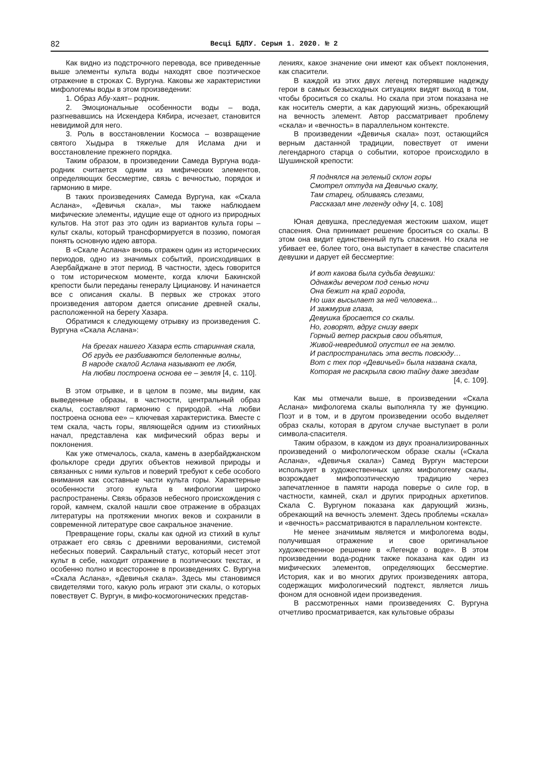82 Весці БДПУ. Серыя 1. 2020. № 2
Как видно из подстрочного перевода, все приведенные выше элементы культа воды находят свое поэтическое отражение в строках С. Вургуна. Каковы же характеристики мифологемы воды в этом произведении:
1. Образ Абу-хаят– родник.
2. Эмоциональные особенности воды – вода, разгневавшись на Искендера Кябира, исчезает, становится невидимой для него.
3. Роль в восстановлении Космоса – возвращение святого Хыдыра в тяжелые для Ислама дни и восстановление прежнего порядка.
Таким образом, в произведении Самеда Вургуна вода-родник считается одним из мифических элементов, определяющих бессмертие, связь с вечностью, порядок и гармонию в мире.
В таких произведениях Самеда Вургуна, как «Скала Аслана», «Девичья скала», мы также наблюдаем мифические элементы, идущие еще от одного из природных культов. На этот раз это один из вариантов культа горы – культ скалы, который трансформируется в поэзию, помогая понять основную идею автора.
В «Скале Аслана» вновь отражен один из исторических периодов, одно из значимых событий, происходивших в Азербайджане в этот период. В частности, здесь говорится о том историческом моменте, когда ключи Бакинской крепости были переданы генералу Цицианову. И начинается все с описания скалы. В первых же строках этого произведения автором дается описание древней скалы, расположенной на берегу Хазара.
Обратимся к следующему отрывку из произведения С. Вургуна «Скала Аслана»:
На брегах нашего Хазара есть старинная скала,
Об грудь ее разбиваются белопенные волны,
В народе скалой Аслана называют ее любя,
На любви построена основа ее – земля [4, с. 110].
В этом отрывке, и в целом в поэме, мы видим, как выведенные образы, в частности, центральный образ скалы, составляют гармонию с природой. «На любви построена основа ее» – ключевая характеристика. Вместе с тем скала, часть горы, являющейся одним из стихийных начал, представлена как мифический образ веры и поклонения.
Как уже отмечалось, скала, камень в азербайджанском фольклоре среди других объектов неживой природы и связанных с ними культов и поверий требуют к себе особого внимания как составные части культа горы. Характерные особенности этого культа в мифологии широко распространены. Связь образов небесного происхождения с горой, камнем, скалой нашли свое отражение в образцах литературы на протяжении многих веков и сохранили в современной литературе свое сакральное значение.
Превращение горы, скалы как одной из стихий в культ отражает его связь с древними верованиями, системой небесных поверий. Сакральный статус, который несет этот культ в себе, находит отражение в поэтических текстах, и особенно полно и всесторонне в произведениях С. Вургуна «Скала Аслана», «Девичья скала». Здесь мы становимся свидетелями того, какую роль играют эти скалы, о которых повествует С. Вургун, в мифо-космогонических представ-
лениях, какое значение они имеют как объект поклонения, как спасители.
В каждой из этих двух легенд потерявшие надежду герои в самых безысходных ситуациях видят выход в том, чтобы броситься со скалы. Но скала при этом показана не как носитель смерти, а как дарующий жизнь, обрекающий на вечность элемент. Автор рассматривает проблему «скала» и «вечность» в параллельном контексте.
В произведении «Девичья скала» поэт, остающийся верным дастанной традиции, повествует от имени легендарного старца о событии, которое происходило в Шушинской крепости:
Я поднялся на зеленый склон горы
Смотрел оттуда на Девичью скалу,
Там старец, обливаясь слезами,
Рассказал мне легенду одну [4, с. 108]
Юная девушка, преследуемая жестоким шахом, ищет спасения. Она принимает решение броситься со скалы. В этом она видит единственный путь спасения. Но скала не убивает ее, более того, она выступает в качестве спасителя девушки и дарует ей бессмертие:
И вот какова была судьба девушки:
Однажды вечером под сенью ночи
Она бежит на край города,
Но шах высылает за ней человека...
И зажмурив глаза,
Девушка бросается со скалы.
Но, говорят, вдруг снизу вверх
Горный ветер раскрыв свои объятия,
Живой-невредимой опустил ее на землю.
И распространилась эта весть повсюду…
Вот с тех пор «Девичьей» была названа скала,
Которая не раскрыла свою тайну даже звездам
[4, с. 109].
Как мы отмечали выше, в произведении «Скала Аслана» мифологема скалы выполняла ту же функцию. Поэт и в том, и в другом произведении особо выделяет образ скалы, которая в другом случае выступает в роли символа-спасителя.
Таким образом, в каждом из двух проанализированных произведений о мифологическом образе скалы («Скала Аслана», «Девичья скала») Самед Вургун мастерски использует в художественных целях мифологему скалы, возрождает мифопоэтическую традицию через запечатленное в памяти народа поверье о силе гор, в частности, камней, скал и других природных архетипов. Скала С. Вургуном показана как дарующий жизнь, обрекающий на вечность элемент. Здесь проблемы «скала» и «вечность» рассматриваются в параллельном контексте.
Не менее значимым является и мифологема воды, получившая отражение и свое оригинальное художественное решение в «Легенде о воде». В этом произведении вода-родник также показана как один из мифических элементов, определяющих бессмертие. История, как и во многих других произведениях автора, содержащих мифологический подтекст, является лишь фоном для основной идеи произведения.
В рассмотренных нами произведениях С. Вургуна отчетливо просматривается, как культовые образы